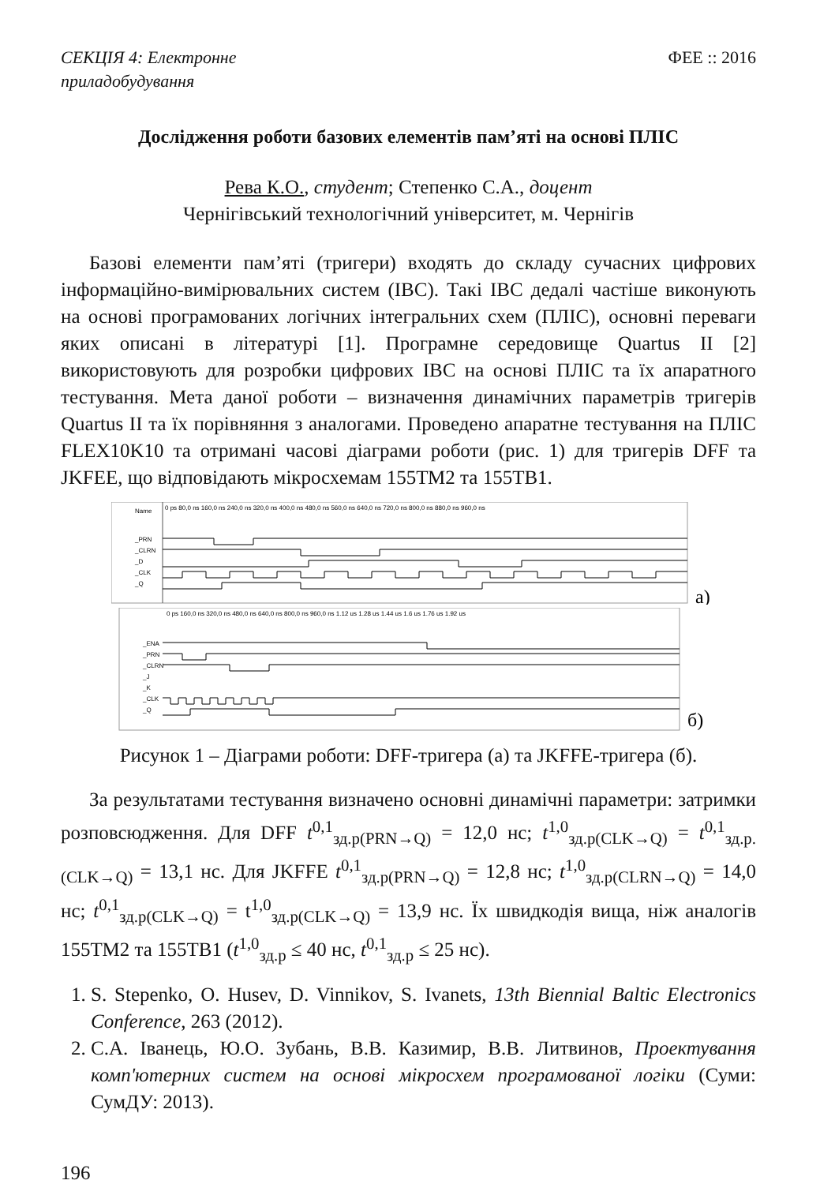СЕКЦІЯ 4: Електронне
приладобудування
ФЕЕ :: 2016
Дослідження роботи базових елементів пам’яті на основі ПЛІС
Рева К.О., студент; Степенко С.А., доцент
Чернігівський технологічний університет, м. Чернігів
Базові елементи пам’яті (тригери) входять до складу сучасних цифрових інформаційно-вимірювальних систем (ІВС). Такі ІВС дедалі частіше виконують на основі програмованих логічних інтегральних схем (ПЛІС), основні переваги яких описані в літературі [1]. Програмне середовище Quartus II [2] використовують для розробки цифрових ІВС на основі ПЛІС та їх апаратного тестування. Мета даної роботи – визначення динамічних параметрів тригерів Quartus II та їх порівняння з аналогами. Проведено апаратне тестування на ПЛІС FLEX10K10 та отримані часові діаграми роботи (рис. 1) для тригерів DFF та JKFEE, що відповідають мікросхемам 155ТМ2 та 155ТВ1.
Name
_PRN
_CLRN
_D
_CLK
_Q
0 ps 80,0 ns 160,0 ns 240,0 ns 320,0 ns 400,0 ns 480,0 ns 560,0 ns 640,0 ns 720,0 ns 800,0 ns 880,0 ns 960,0 ns
а)
_ENA
_PRN
_CLRN
_J
_K
_CLK
_Q
0 ps 160,0 ns 320,0 ns 480,0 ns 640,0 ns 800,0 ns 960,0 ns 1.12 us 1.28 us 1.44 us 1.6 us 1.76 us 1.92 us
б)
Рисунок 1 – Діаграми роботи: DFF-тригера (а) та JKFFE-тригера (б).
За результатами тестування визначено основні динамічні параметри: затримки розповсюдження. Для DFF t<sup>0,1</sup><sub>зд.р(PRN→Q)</sub> = 12,0 нс; t<sup>1,0</sup><sub>зд.р(CLK→Q)</sub> = t<sup>0,1</sup><sub>зд.р.(CLK→Q)</sub> = 13,1 нс. Для JKFFE t<sup>0,1</sup><sub>зд.р(PRN→Q)</sub> = 12,8 нс; t<sup>1,0</sup><sub>зд.р(CLRN→Q)</sub> = 14,0 нс; t<sup>0,1</sup><sub>зд.р(CLK→Q)</sub> = t<sup>1,0</sup><sub>зд.р(CLK→Q)</sub> = 13,9 нс. Їх швидкодія вища, ніж аналогів 155ТМ2 та 155ТВ1 (t<sup>1,0</sup><sub>зд.р</sub> ≤ 40 нс, t<sup>0,1</sup><sub>зд.р</sub> ≤ 25 нс).
1. S. Stepenko, O. Husev, D. Vinnikov, S. Ivanets, 13th Biennial Baltic Electronics Conference, 263 (2012).
2. С.А. Іванець, Ю.О. Зубань, В.В. Казимир, В.В. Литвинов, Проектування комп'ютерних систем на основі мікросхем програмованої логіки (Суми: СумДУ: 2013).
196